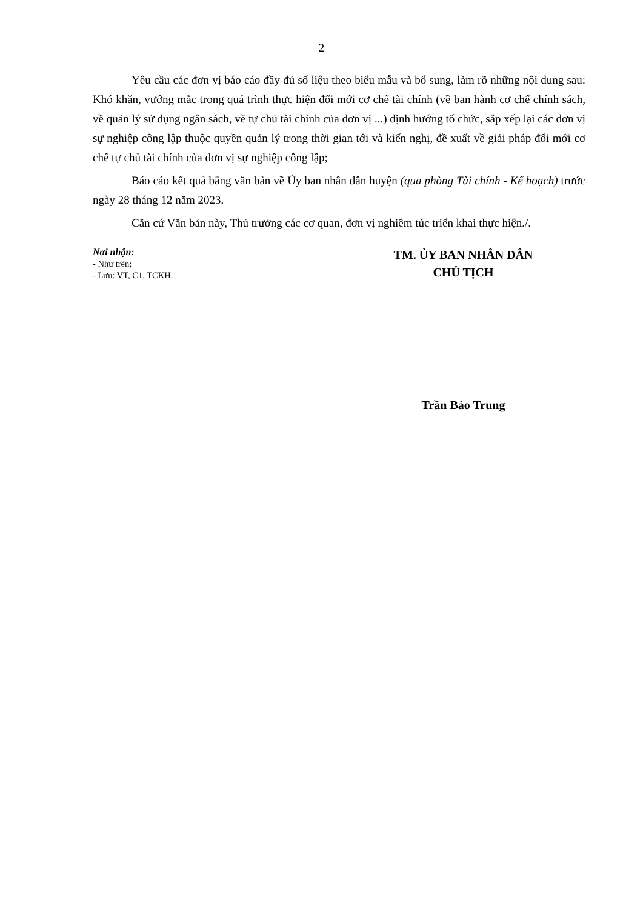2
Yêu cầu các đơn vị báo cáo đầy đủ số liệu theo biểu mẫu và bổ sung, làm rõ những nội dung sau: Khó khăn, vướng mắc trong quá trình thực hiện đổi mới cơ chế tài chính (về ban hành cơ chế chính sách, về quản lý sử dụng ngân sách, về tự chủ tài chính của đơn vị ...) định hướng tổ chức, sắp xếp lại các đơn vị sự nghiệp công lập thuộc quyền quản lý trong thời gian tới và kiến nghị, đề xuất về giải pháp đổi mới cơ chế tự chủ tài chính của đơn vị sự nghiệp công lập;
Báo cáo kết quả bằng văn bản về Ủy ban nhân dân huyện (qua phòng Tài chính - Kế hoạch) trước ngày 28 tháng 12 năm 2023.
Căn cứ Văn bản này, Thủ trưởng các cơ quan, đơn vị nghiêm túc triển khai thực hiện./.
Nơi nhận:
- Như trên;
- Lưu: VT, C1, TCKH.
TM. ỦY BAN NHÂN DÂN
CHỦ TỊCH
Trần Bảo Trung